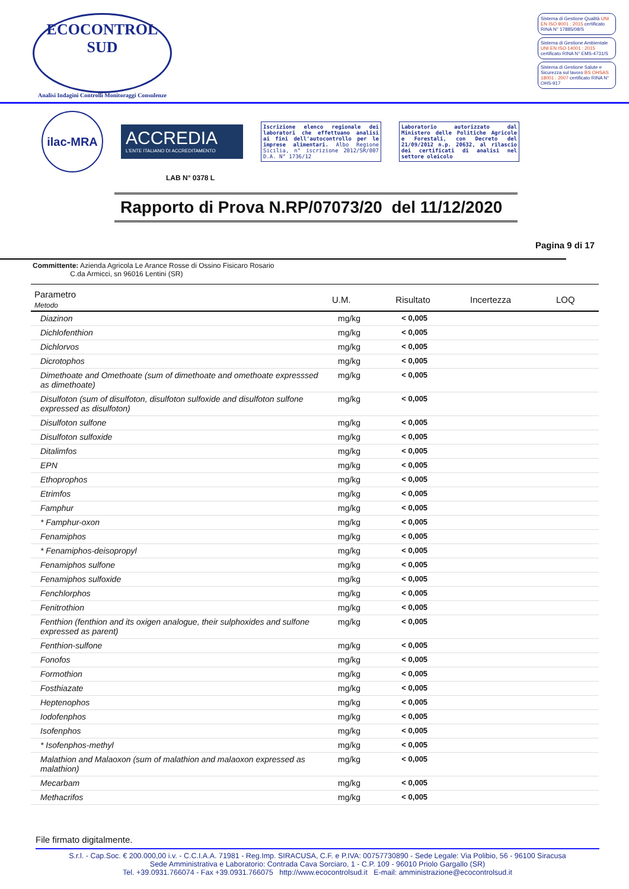ECOCONTROL SUD
Analisi Indagini Controlli Monitoraggi Consulenze
Sistema di Gestione Qualità UNI EN ISO 9001 : 2015 certificato RINA N° 17885/08/S
Sistema di Gestione Ambientale UNI EN ISO 14001 : 2015 certificato RINA N° EMS-4731/S
Sistema di Gestione Salute e Sicurezza sul lavoro BS OHSAS 18001 : 2007 certificato RINA N° OHS-917
ilac-MRA
ACCREDIA
L'ENTE ITALIANO DI ACCREDITAMENTO
Iscrizione elenco regionale dei laboratori che effettuano analisi ai fini dell'autocontrollo per le imprese alimentari. Albo Regione Sicilia, n° iscrizione 2012/SR/007 D.A. N° 1736/12
Laboratorio autorizzato dal Ministero delle Politiche Agricole e Forestali, con Decreto del 21/09/2012 n.p. 20632, al rilascio dei certificati di analisi nel settore oleicolo
LAB N° 0378 L
Rapporto di Prova N.RP/07073/20 del 11/12/2020
Pagina 9 di 17
Committente: Azienda Agricola Le Arance Rosse di Ossino Fisicaro Rosario
C.da Armicci, sn 96016 Lentini (SR)
| Parametro Metodo | U.M. | Risultato | Incertezza | LOQ |
| --- | --- | --- | --- | --- |
| Diazinon | mg/kg | < 0,005 | | |
| Dichlofenthion | mg/kg | < 0,005 | | |
| Dichlorvos | mg/kg | < 0,005 | | |
| Dicrotophos | mg/kg | < 0,005 | | |
| Dimethoate and Omethoate (sum of dimethoate and omethoate expresssed as dimethoate) | mg/kg | < 0,005 | | |
| Disulfoton (sum of disulfoton, disulfoton sulfoxide and disulfoton sulfone expressed as disulfoton) | mg/kg | < 0,005 | | |
| Disulfoton sulfone | mg/kg | < 0,005 | | |
| Disulfoton sulfoxide | mg/kg | < 0,005 | | |
| Ditalimfos | mg/kg | < 0,005 | | |
| EPN | mg/kg | < 0,005 | | |
| Ethoprophos | mg/kg | < 0,005 | | |
| Etrimfos | mg/kg | < 0,005 | | |
| Famphur | mg/kg | < 0,005 | | |
| * Famphur-oxon | mg/kg | < 0,005 | | |
| Fenamiphos | mg/kg | < 0,005 | | |
| * Fenamiphos-deisopropyl | mg/kg | < 0,005 | | |
| Fenamiphos sulfone | mg/kg | < 0,005 | | |
| Fenamiphos sulfoxide | mg/kg | < 0,005 | | |
| Fenchlorphos | mg/kg | < 0,005 | | |
| Fenitrothion | mg/kg | < 0,005 | | |
| Fenthion (fenthion and its oxigen analogue, their sulphoxides and sulfone expressed as parent) | mg/kg | < 0,005 | | |
| Fenthion-sulfone | mg/kg | < 0,005 | | |
| Fonofos | mg/kg | < 0,005 | | |
| Formothion | mg/kg | < 0,005 | | |
| Fosthiazate | mg/kg | < 0,005 | | |
| Heptenophos | mg/kg | < 0,005 | | |
| Iodofenphos | mg/kg | < 0,005 | | |
| Isofenphos | mg/kg | < 0,005 | | |
| * Isofenphos-methyl | mg/kg | < 0,005 | | |
| Malathion and Malaoxon (sum of malathion and malaoxon expressed as malathion) | mg/kg | < 0,005 | | |
| Mecarbam | mg/kg | < 0,005 | | |
| Methacrifos | mg/kg | < 0,005 | | |
File firmato digitalmente.
S.r.l. - Cap.Soc. € 200.000,00 i.v. - C.C.I.A.A. 71981 - Reg.Imp. SIRACUSA, C.F. e P.IVA: 00757730890 - Sede Legale: Via Polibio, 56 - 96100 Siracusa
Sede Amministrativa e Laboratorio: Contrada Cava Sorciaro, 1 - C.P. 109 - 96010 Priolo Gargallo (SR)
Tel. +39.0931.766074 - Fax +39.0931.766075 http://www.ecocontrolsud.it E-mail: amministrazione@ecocontrolsud.it